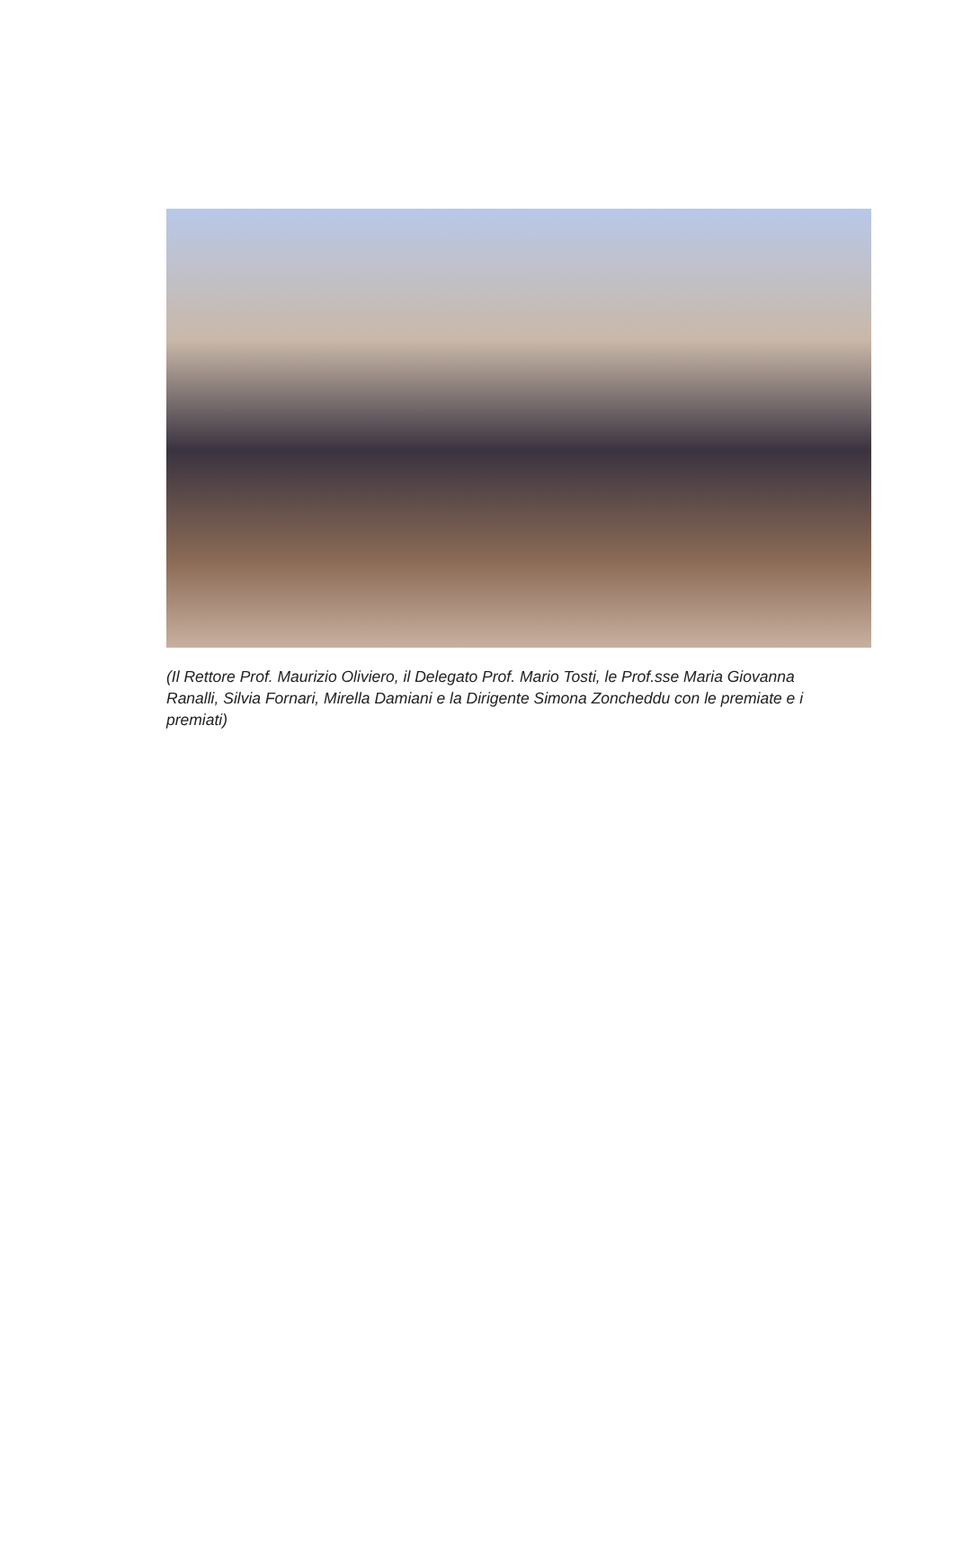(Il Rettore Prof. Maurizio Oliviero, il Delegato Prof. Mario Tosti, le Prof.sse Maria Giovanna Ranalli, Silvia Fornari, Mirella Damiani e la Dirigente Simona Zoncheddu con le premiate e i premiati)